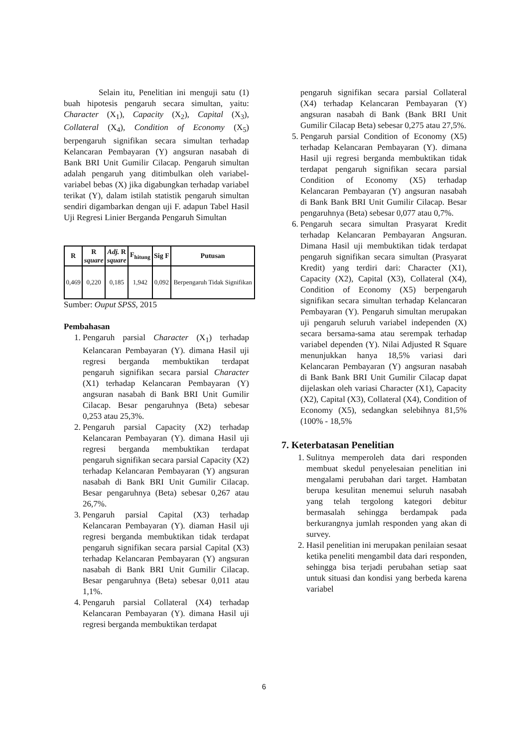Selain itu, Penelitian ini menguji satu (1) buah hipotesis pengaruh secara simultan, yaitu: Character (X<sub>1</sub>), Capacity (X<sub>2</sub>), Capital (X<sub>3</sub>), Collateral (X<sub>4</sub>), Condition of Economy (X<sub>5</sub>) berpengaruh signifikan secara simultan terhadap Kelancaran Pembayaran (Y) angsuran nasabah di Bank BRI Unit Gumilir Cilacap. Pengaruh simultan adalah pengaruh yang ditimbulkan oleh variabel-variabel bebas (X) jika digabungkan terhadap variabel terikat (Y), dalam istilah statistik pengaruh simultan sendiri digambarkan dengan uji F. adapun Tabel Hasil Uji Regresi Linier Berganda Pengaruh Simultan
| R | R square | Adj. R square | F<sub>hitung</sub> | Sig F | Putusan |
| --- | --- | --- | --- | --- | --- |
| 0,469 | 0,220 | 0,185 | 1,942 | 0,092 | Berpengaruh Tidak Signifikan |
Sumber: Ouput SPSS, 2015
Pembahasan
1. Pengaruh parsial Character (X<sub>1</sub>) terhadap Kelancaran Pembayaran (Y). dimana Hasil uji regresi berganda membuktikan terdapat pengaruh signifikan secara parsial Character (X1) terhadap Kelancaran Pembayaran (Y) angsuran nasabah di Bank BRI Unit Gumilir Cilacap. Besar pengaruhnya (Beta) sebesar 0,253 atau 25,3%.
2. Pengaruh parsial Capacity (X2) terhadap Kelancaran Pembayaran (Y). dimana Hasil uji regresi berganda membuktikan terdapat pengaruh signifikan secara parsial Capacity (X2) terhadap Kelancaran Pembayaran (Y) angsuran nasabah di Bank BRI Unit Gumilir Cilacap. Besar pengaruhnya (Beta) sebesar 0,267 atau 26,7%.
3. Pengaruh parsial Capital (X3) terhadap Kelancaran Pembayaran (Y). diaman Hasil uji regresi berganda membuktikan tidak terdapat pengaruh signifikan secara parsial Capital (X3) terhadap Kelancaran Pembayaran (Y) angsuran nasabah di Bank BRI Unit Gumilir Cilacap. Besar pengaruhnya (Beta) sebesar 0,011 atau 1,1%.
4. Pengaruh parsial Collateral (X4) terhadap Kelancaran Pembayaran (Y). dimana Hasil uji regresi berganda membuktikan terdapat
pengaruh signifikan secara parsial Collateral (X4) terhadap Kelancaran Pembayaran (Y) angsuran nasabah di Bank (Bank BRI Unit Gumilir Cilacap Beta) sebesar 0,275 atau 27,5%.
5. Pengaruh parsial Condition of Economy (X5) terhadap Kelancaran Pembayaran (Y). dimana Hasil uji regresi berganda membuktikan tidak terdapat pengaruh signifikan secara parsial Condition of Economy (X5) terhadap Kelancaran Pembayaran (Y) angsuran nasabah di Bank Bank BRI Unit Gumilir Cilacap. Besar pengaruhnya (Beta) sebesar 0,077 atau 0,7%.
6. Pengaruh secara simultan Prasyarat Kredit terhadap Kelancaran Pembayaran Angsuran. Dimana Hasil uji membuktikan tidak terdapat pengaruh signifikan secara simultan (Prasyarat Kredit) yang terdiri dari: Character (X1), Capacity (X2), Capital (X3), Collateral (X4), Condition of Economy (X5) berpengaruh signifikan secara simultan terhadap Kelancaran Pembayaran (Y). Pengaruh simultan merupakan uji pengaruh seluruh variabel independen (X) secara bersama-sama atau serempak terhadap variabel dependen (Y). Nilai Adjusted R Square menunjukkan hanya 18,5% variasi dari Kelancaran Pembayaran (Y) angsuran nasabah di Bank Bank BRI Unit Gumilir Cilacap dapat dijelaskan oleh variasi Character (X1), Capacity (X2), Capital (X3), Collateral (X4), Condition of Economy (X5), sedangkan selebihnya 81,5% (100% - 18,5%
7. Keterbatasan Penelitian
1. Sulitnya memperoleh data dari responden membuat skedul penyelesaian penelitian ini mengalami perubahan dari target. Hambatan berupa kesulitan menemui seluruh nasabah yang telah tergolong kategori debitur bermasalah sehingga berdampak pada berkurangnya jumlah responden yang akan di survey.
2. Hasil penelitian ini merupakan penilaian sesaat ketika peneliti mengambil data dari responden, sehingga bisa terjadi perubahan setiap saat untuk situasi dan kondisi yang berbeda karena variabel
6